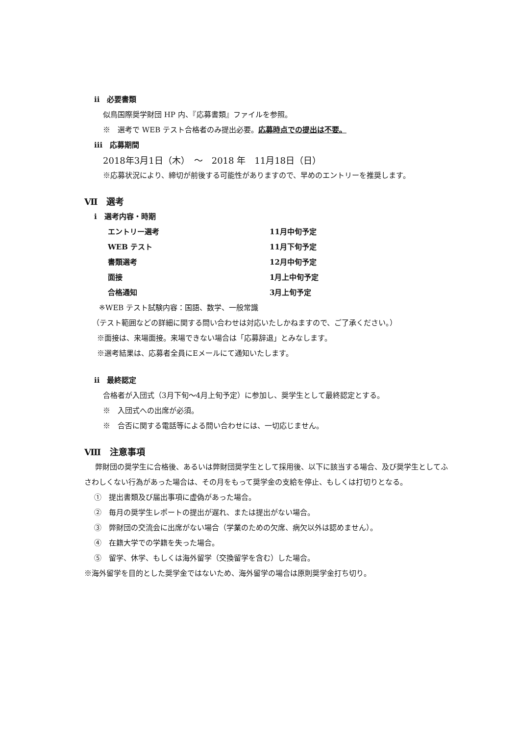ii　必要書類
似鳥国際奨学財団 HP 内、『応募書類』ファイルを参照。
※　選考で WEB テスト合格者のみ提出必要。応募時点での提出は不要。
iii　応募期間
2018年3月1日（木）　～　2018 年　11月18日（日）
※応募状況により、締切が前後する可能性がありますので、早めのエントリーを推奨します。
Ⅶ　選考
i　選考内容・時期
エントリー選考 11月中旬予定
WEB テスト 11月下旬予定
書類選考 12月中旬予定
面接 1月上中旬予定
合格通知 3月上旬予定
※WEB テスト試験内容：国語、数学、一般常識
（テスト範囲などの詳細に関する問い合わせは対応いたしかねますので、ご了承ください。）
※面接は、来場面接。来場できない場合は「応募辞退」とみなします。
※選考結果は、応募者全員にEメールにて通知いたします。
ii　最終認定
合格者が入団式（3月下旬～4月上旬予定）に参加し、奨学生として最終認定とする。
※　入団式への出席が必須。
※　合否に関する電話等による問い合わせには、一切応じません。
Ⅷ　注意事項
弊財団の奨学生に合格後、あるいは弊財団奨学生として採用後、以下に該当する場合、及び奨学生としてふさわしくない行為があった場合は、その月をもって奨学金の支給を停止、もしくは打切りとなる。
①　提出書類及び届出事項に虚偽があった場合。
②　毎月の奨学生レポートの提出が遅れ、または提出がない場合。
③　弊財団の交流会に出席がない場合（学業のための欠席、病欠以外は認めません）。
④　在籍大学での学籍を失った場合。
⑤　留学、休学、もしくは海外留学（交換留学を含む）した場合。
※海外留学を目的とした奨学金ではないため、海外留学の場合は原則奨学金打ち切り。